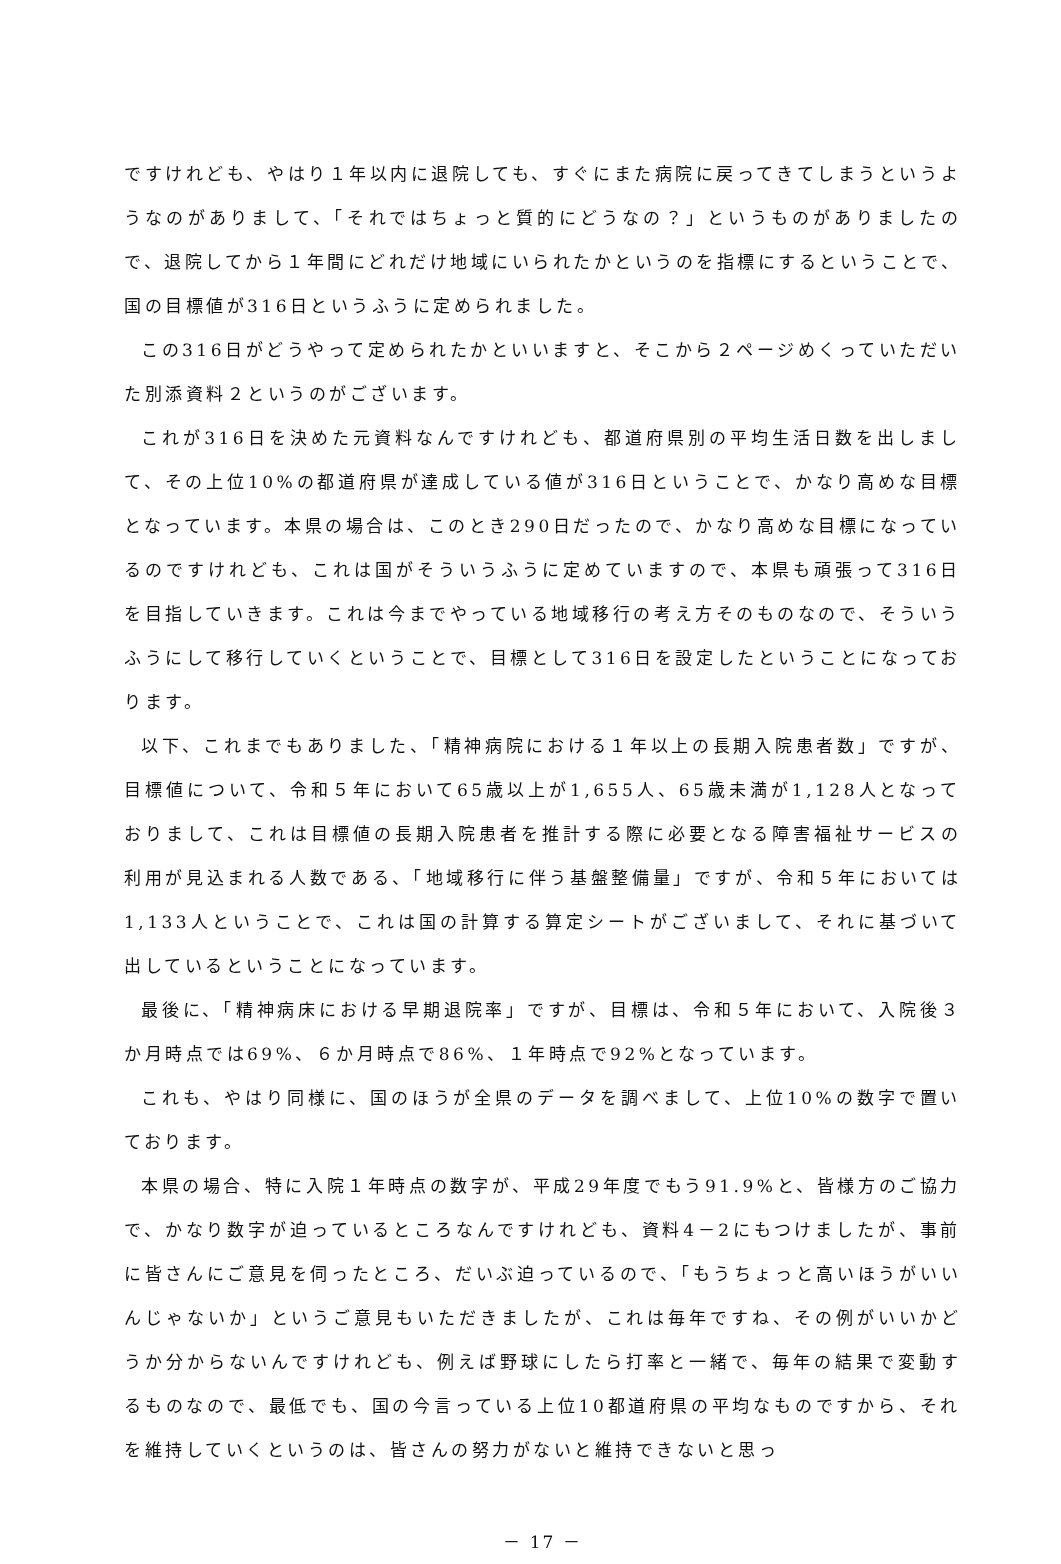ですけれども、やはり１年以内に退院しても、すぐにまた病院に戻ってきてしまうというようなのがありまして、「それではちょっと質的にどうなの？」というものがありましたので、退院してから１年間にどれだけ地域にいられたかというのを指標にするということで、国の目標値が316日というふうに定められました。
この316日がどうやって定められたかといいますと、そこから２ページめくっていただいた別添資料２というのがございます。
これが316日を決めた元資料なんですけれども、都道府県別の平均生活日数を出しまして、その上位10%の都道府県が達成している値が316日ということで、かなり高めな目標となっています。本県の場合は、このとき290日だったので、かなり高めな目標になっているのですけれども、これは国がそういうふうに定めていますので、本県も頑張って316日を目指していきます。これは今までやっている地域移行の考え方そのものなので、そういうふうにして移行していくということで、目標として316日を設定したということになっております。
以下、これまでもありました、「精神病院における１年以上の長期入院患者数」ですが、目標値について、令和５年において65歳以上が1,655人、65歳未満が1,128人となっておりまして、これは目標値の長期入院患者を推計する際に必要となる障害福祉サービスの利用が見込まれる人数である、「地域移行に伴う基盤整備量」ですが、令和５年においては1,133人ということで、これは国の計算する算定シートがございまして、それに基づいて出しているということになっています。
最後に、「精神病床における早期退院率」ですが、目標は、令和５年において、入院後３か月時点では69%、６か月時点で86%、１年時点で92%となっています。
これも、やはり同様に、国のほうが全県のデータを調べまして、上位10%の数字で置いております。
本県の場合、特に入院１年時点の数字が、平成29年度でもう91.9%と、皆様方のご協力で、かなり数字が迫っているところなんですけれども、資料4－2にもつけましたが、事前に皆さんにご意見を伺ったところ、だいぶ迫っているので、「もうちょっと高いほうがいいんじゃないか」というご意見もいただきましたが、これは毎年ですね、その例がいいかどうか分からないんですけれども、例えば野球にしたら打率と一緒で、毎年の結果で変動するものなので、最低でも、国の今言っている上位10都道府県の平均なものですから、それを維持していくというのは、皆さんの努力がないと維持できないと思っ
－ 17 －